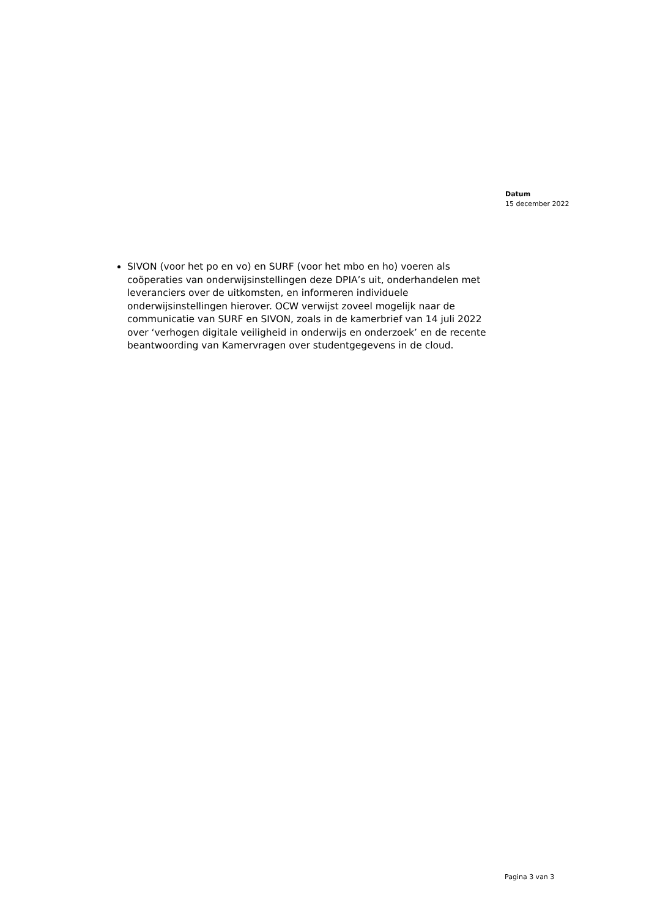Datum
15 december 2022
SIVON (voor het po en vo) en SURF (voor het mbo en ho) voeren als coöperaties van onderwijsinstellingen deze DPIA’s uit, onderhandelen met leveranciers over de uitkomsten, en informeren individuele onderwijsinstellingen hierover. OCW verwijst zoveel mogelijk naar de communicatie van SURF en SIVON, zoals in de kamerbrief van 14 juli 2022 over ‘verhogen digitale veiligheid in onderwijs en onderzoek’ en de recente beantwoording van Kamervragen over studentgegevens in de cloud.
Pagina 3 van 3